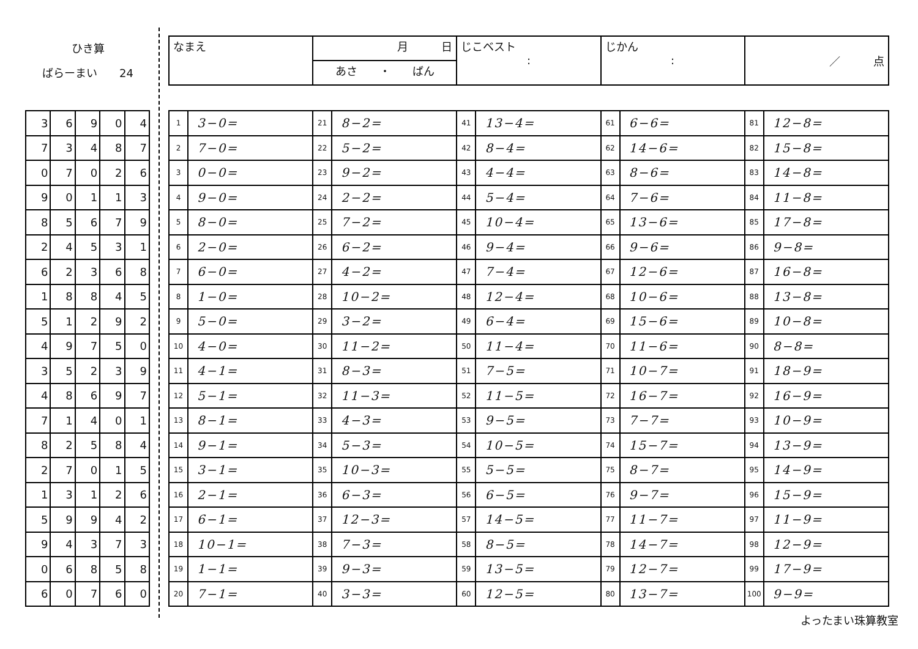ひき算
ばらーまい　　24
| 3 | 6 | 9 | 0 | 4 |
| 7 | 3 | 4 | 8 | 7 |
| 0 | 7 | 0 | 2 | 6 |
| 9 | 0 | 1 | 1 | 3 |
| 8 | 5 | 6 | 7 | 9 |
| 2 | 4 | 5 | 3 | 1 |
| 6 | 2 | 3 | 6 | 8 |
| 1 | 8 | 8 | 4 | 5 |
| 5 | 1 | 2 | 9 | 2 |
| 4 | 9 | 7 | 5 | 0 |
| 3 | 5 | 2 | 3 | 9 |
| 4 | 8 | 6 | 9 | 7 |
| 7 | 1 | 4 | 0 | 1 |
| 8 | 2 | 5 | 8 | 4 |
| 2 | 7 | 0 | 1 | 5 |
| 1 | 3 | 1 | 2 | 6 |
| 5 | 9 | 9 | 4 | 2 |
| 9 | 4 | 3 | 7 | 3 |
| 0 | 6 | 8 | 5 | 8 |
| 6 | 0 | 7 | 6 | 0 |
| なまえ | 月 日 | じこベスト : | じかん : | ／ 点 |
| | あさ ・ ばん | | | |
| 1 | 3−0= | 21 | 8−2= | 41 | 13−4= | 61 | 6−6= | 81 | 12−8= |
| 2 | 7−0= | 22 | 5−2= | 42 | 8−4= | 62 | 14−6= | 82 | 15−8= |
| 3 | 0−0= | 23 | 9−2= | 43 | 4−4= | 63 | 8−6= | 83 | 14−8= |
| 4 | 9−0= | 24 | 2−2= | 44 | 5−4= | 64 | 7−6= | 84 | 11−8= |
| 5 | 8−0= | 25 | 7−2= | 45 | 10−4= | 65 | 13−6= | 85 | 17−8= |
| 6 | 2−0= | 26 | 6−2= | 46 | 9−4= | 66 | 9−6= | 86 | 9−8= |
| 7 | 6−0= | 27 | 4−2= | 47 | 7−4= | 67 | 12−6= | 87 | 16−8= |
| 8 | 1−0= | 28 | 10−2= | 48 | 12−4= | 68 | 10−6= | 88 | 13−8= |
| 9 | 5−0= | 29 | 3−2= | 49 | 6−4= | 69 | 15−6= | 89 | 10−8= |
| 10 | 4−0= | 30 | 11−2= | 50 | 11−4= | 70 | 11−6= | 90 | 8−8= |
| 11 | 4−1= | 31 | 8−3= | 51 | 7−5= | 71 | 10−7= | 91 | 18−9= |
| 12 | 5−1= | 32 | 11−3= | 52 | 11−5= | 72 | 16−7= | 92 | 16−9= |
| 13 | 8−1= | 33 | 4−3= | 53 | 9−5= | 73 | 7−7= | 93 | 10−9= |
| 14 | 9−1= | 34 | 5−3= | 54 | 10−5= | 74 | 15−7= | 94 | 13−9= |
| 15 | 3−1= | 35 | 10−3= | 55 | 5−5= | 75 | 8−7= | 95 | 14−9= |
| 16 | 2−1= | 36 | 6−3= | 56 | 6−5= | 76 | 9−7= | 96 | 15−9= |
| 17 | 6−1= | 37 | 12−3= | 57 | 14−5= | 77 | 11−7= | 97 | 11−9= |
| 18 | 10−1= | 38 | 7−3= | 58 | 8−5= | 78 | 14−7= | 98 | 12−9= |
| 19 | 1−1= | 39 | 9−3= | 59 | 13−5= | 79 | 12−7= | 99 | 17−9= |
| 20 | 7−1= | 40 | 3−3= | 60 | 12−5= | 80 | 13−7= | 100 | 9−9= |
よったまい珠算教室